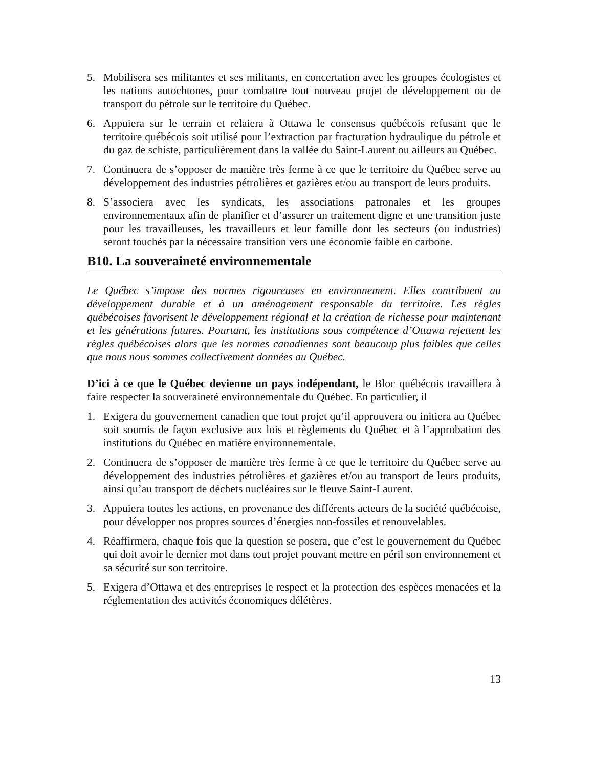5. Mobilisera ses militantes et ses militants, en concertation avec les groupes écologistes et les nations autochtones, pour combattre tout nouveau projet de développement ou de transport du pétrole sur le territoire du Québec.
6. Appuiera sur le terrain et relaiera à Ottawa le consensus québécois refusant que le territoire québécois soit utilisé pour l’extraction par fracturation hydraulique du pétrole et du gaz de schiste, particulièrement dans la vallée du Saint-Laurent ou ailleurs au Québec.
7. Continuera de s’opposer de manière très ferme à ce que le territoire du Québec serve au développement des industries pétrolières et gazières et/ou au transport de leurs produits.
8. S’associera avec les syndicats, les associations patronales et les groupes environnementaux afin de planifier et d’assurer un traitement digne et une transition juste pour les travailleuses, les travailleurs et leur famille dont les secteurs (ou industries) seront touchés par la nécessaire transition vers une économie faible en carbone.
B10. La souveraineté environnementale
Le Québec s’impose des normes rigoureuses en environnement. Elles contribuent au développement durable et à un aménagement responsable du territoire. Les règles québécoises favorisent le développement régional et la création de richesse pour maintenant et les générations futures. Pourtant, les institutions sous compétence d’Ottawa rejettent les règles québécoises alors que les normes canadiennes sont beaucoup plus faibles que celles que nous nous sommes collectivement données au Québec.
D’ici à ce que le Québec devienne un pays indépendant, le Bloc québécois travaillera à faire respecter la souveraineté environnementale du Québec. En particulier, il
1. Exigera du gouvernement canadien que tout projet qu’il approuvera ou initiera au Québec soit soumis de façon exclusive aux lois et règlements du Québec et à l’approbation des institutions du Québec en matière environnementale.
2. Continuera de s’opposer de manière très ferme à ce que le territoire du Québec serve au développement des industries pétrolières et gazières et/ou au transport de leurs produits, ainsi qu’au transport de déchets nucléaires sur le fleuve Saint-Laurent.
3. Appuiera toutes les actions, en provenance des différents acteurs de la société québécoise, pour développer nos propres sources d’énergies non-fossiles et renouvelables.
4. Réaffirmera, chaque fois que la question se posera, que c’est le gouvernement du Québec qui doit avoir le dernier mot dans tout projet pouvant mettre en péril son environnement et sa sécurité sur son territoire.
5. Exigera d’Ottawa et des entreprises le respect et la protection des espèces menacées et la réglementation des activités économiques délétères.
13